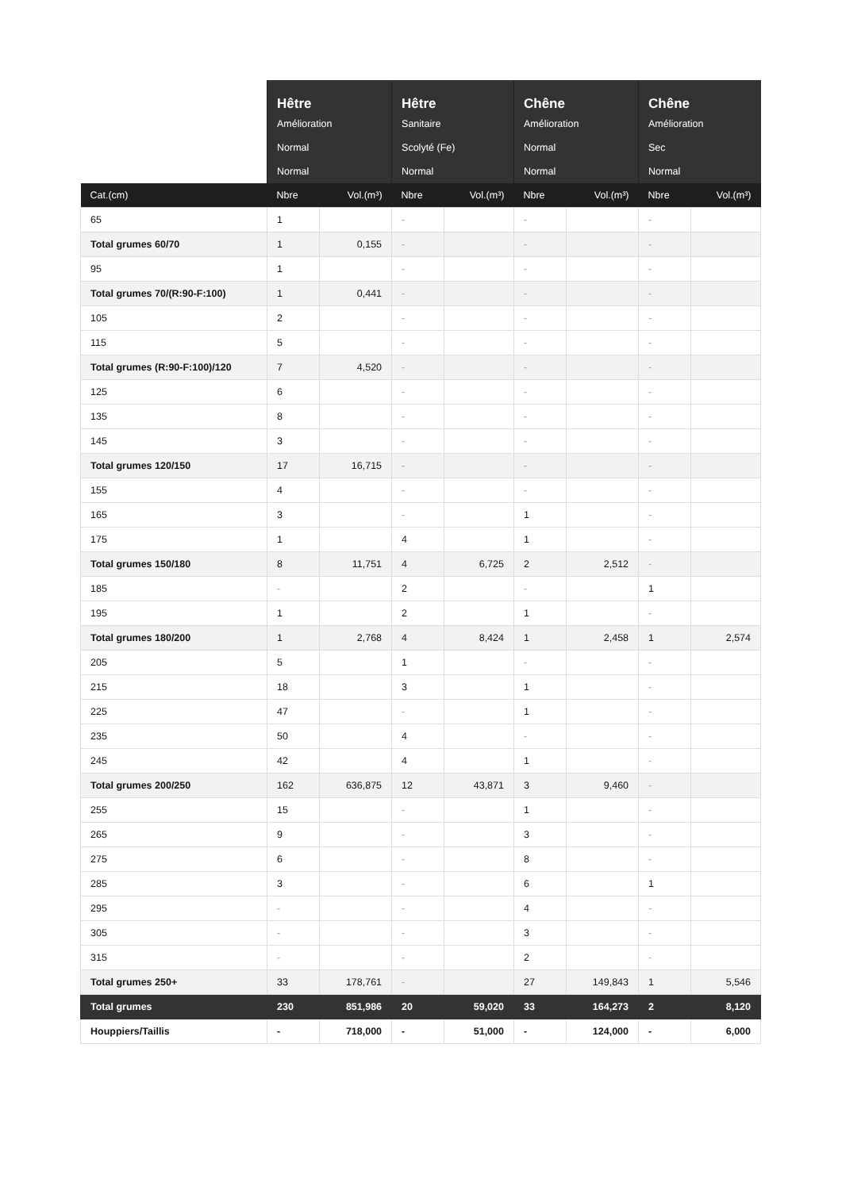| | Hêtre | | Hêtre | | Chêne | | Chêne | |
| --- | --- | --- | --- | --- | --- | --- | --- | --- |
| | Amélioration | | Sanitaire | | Amélioration | | Amélioration | |
| | Normal | | Scolyté (Fe) | | Normal | | Sec | |
| | Normal | | Normal | | Normal | | Normal | |
| Cat.(cm) | Nbre | Vol.(m³) | Nbre | Vol.(m³) | Nbre | Vol.(m³) | Nbre | Vol.(m³) |
| 65 | 1 | | - | | - | | - | |
| Total grumes 60/70 | 1 | 0,155 | - | | - | | - | |
| 95 | 1 | | - | | - | | - | |
| Total grumes 70/(R:90-F:100) | 1 | 0,441 | - | | - | | - | |
| 105 | 2 | | - | | - | | - | |
| 115 | 5 | | - | | - | | - | |
| Total grumes (R:90-F:100)/120 | 7 | 4,520 | - | | - | | - | |
| 125 | 6 | | - | | - | | - | |
| 135 | 8 | | - | | - | | - | |
| 145 | 3 | | - | | - | | - | |
| Total grumes 120/150 | 17 | 16,715 | - | | - | | - | |
| 155 | 4 | | - | | - | | - | |
| 165 | 3 | | - | | 1 | | - | |
| 175 | 1 | | 4 | | 1 | | - | |
| Total grumes 150/180 | 8 | 11,751 | 4 | 6,725 | 2 | 2,512 | - | |
| 185 | - | | 2 | | - | | 1 | |
| 195 | 1 | | 2 | | 1 | | - | |
| Total grumes 180/200 | 1 | 2,768 | 4 | 8,424 | 1 | 2,458 | 1 | 2,574 |
| 205 | 5 | | 1 | | - | | - | |
| 215 | 18 | | 3 | | 1 | | - | |
| 225 | 47 | | - | | 1 | | - | |
| 235 | 50 | | 4 | | - | | - | |
| 245 | 42 | | 4 | | 1 | | - | |
| Total grumes 200/250 | 162 | 636,875 | 12 | 43,871 | 3 | 9,460 | - | |
| 255 | 15 | | - | | 1 | | - | |
| 265 | 9 | | - | | 3 | | - | |
| 275 | 6 | | - | | 8 | | - | |
| 285 | 3 | | - | | 6 | | 1 | |
| 295 | - | | - | | 4 | | - | |
| 305 | - | | - | | 3 | | - | |
| 315 | - | | - | | 2 | | - | |
| Total grumes 250+ | 33 | 178,761 | - | | 27 | 149,843 | 1 | 5,546 |
| Total grumes | 230 | 851,986 | 20 | 59,020 | 33 | 164,273 | 2 | 8,120 |
| Houppiers/Taillis | - | 718,000 | - | 51,000 | - | 124,000 | - | 6,000 |